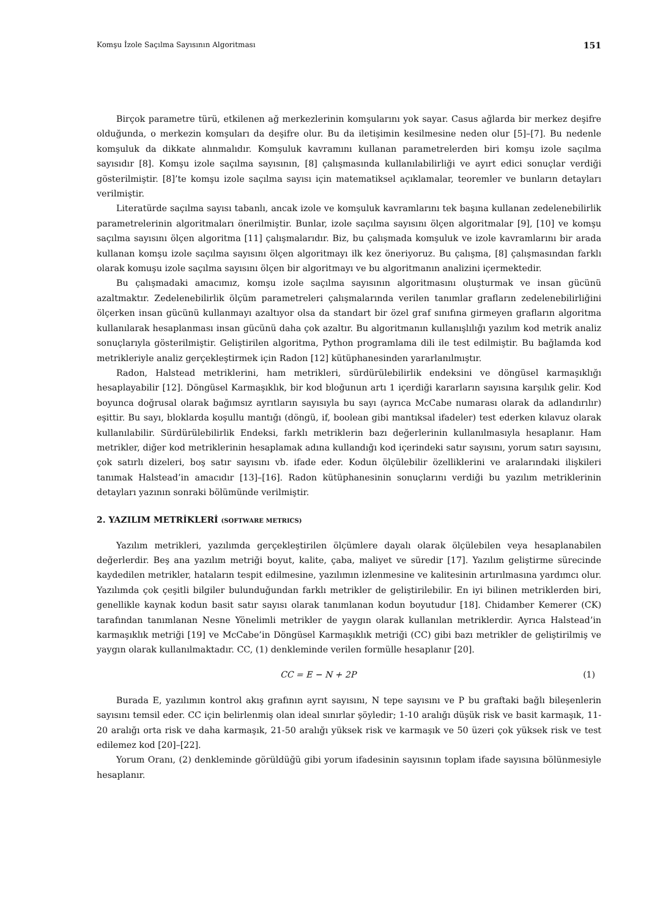Komşu İzole Saçılma Sayısının Algoritması 151
Birçok parametre türü, etkilenen ağ merkezlerinin komşularını yok sayar. Casus ağlarda bir merkez deşifre olduğunda, o merkezin komşuları da deşifre olur. Bu da iletişimin kesilmesine neden olur [5]–[7]. Bu nedenle komşuluk da dikkate alınmalıdır. Komşuluk kavramını kullanan parametrelerden biri komşu izole saçılma sayısıdır [8]. Komşu izole saçılma sayısının, [8] çalışmasında kullanılabilirliği ve ayırt edici sonuçlar verdiği gösterilmiştir. [8]’te komşu izole saçılma sayısı için matematiksel açıklamalar, teoremler ve bunların detayları verilmiştir.
Literatürde saçılma sayısı tabanlı, ancak izole ve komşuluk kavramlarını tek başına kullanan zedelenebilirlik parametrelerinin algoritmaları önerilmiştir. Bunlar, izole saçılma sayısını ölçen algoritmalar [9], [10] ve komşu saçılma sayısını ölçen algoritma [11] çalışmalarıdır. Biz, bu çalışmada komşuluk ve izole kavramlarını bir arada kullanan komşu izole saçılma sayısını ölçen algoritmayı ilk kez öneriyoruz. Bu çalışma, [8] çalışmasından farklı olarak komuşu izole saçılma sayısını ölçen bir algoritmayı ve bu algoritmanın analizini içermektedir.
Bu çalışmadaki amacımız, komşu izole saçılma sayısının algoritmasını oluşturmak ve insan gücünü azaltmaktır. Zedelenebilirlik ölçüm parametreleri çalışmalarında verilen tanımlar grafların zedelenebilirliğini ölçerken insan gücünü kullanmayı azaltıyor olsa da standart bir özel graf sınıfına girmeyen grafların algoritma kullanılarak hesaplanması insan gücünü daha çok azaltır. Bu algoritmanın kullanışlılığı yazılım kod metrik analiz sonuçlarıyla gösterilmiştir. Geliştirilen algoritma, Python programlama dili ile test edilmiştir. Bu bağlamda kod metrikleriyle analiz gerçekleştirmek için Radon [12] kütüphanesinden yararlanılmıştır.
Radon, Halstead metriklerini, ham metrikleri, sürdürülebilirlik endeksini ve döngüsel karmaşıklığı hesaplayabilir [12]. Döngüsel Karmaşıklık, bir kod bloğunun artı 1 içerdiği kararların sayısına karşılık gelir. Kod boyunca doğrusal olarak bağımsız ayrıtların sayısıyla bu sayı (ayrıca McCabe numarası olarak da adlandırılır) eşittir. Bu sayı, bloklarda koşullu mantığı (döngü, if, boolean gibi mantıksal ifadeler) test ederken kılavuz olarak kullanılabilir. Sürdürülebilirlik Endeksi, farklı metriklerin bazı değerlerinin kullanılmasıyla hesaplanır. Ham metrikler, diğer kod metriklerinin hesaplamak adına kullandığı kod içerindeki satır sayısını, yorum satırı sayısını, çok satırlı dizeleri, boş satır sayısını vb. ifade eder. Kodun ölçülebilir özelliklerini ve aralarındaki ilişkileri tanımak Halstead’in amacıdır [13]–[16]. Radon kütüphanesinin sonuçlarını verdiği bu yazılım metriklerinin detayları yazının sonraki bölümünde verilmiştir.
2. YAZILIM METRİKLERİ (SOFTWARE METRICS)
Yazılım metrikleri, yazılımda gerçekleştirilen ölçümlere dayalı olarak ölçülebilen veya hesaplanabilen değerlerdir. Beş ana yazılım metriği boyut, kalite, çaba, maliyet ve süredir [17]. Yazılım geliştirme sürecinde kaydedilen metrikler, hataların tespit edilmesine, yazılımın izlenmesine ve kalitesinin artırılmasına yardımcı olur. Yazılımda çok çeşitli bilgiler bulunduğundan farklı metrikler de geliştirilebilir. En iyi bilinen metriklerden biri, genellikle kaynak kodun basit satır sayısı olarak tanımlanan kodun boyutudur [18]. Chidamber Kemerer (CK) tarafından tanımlanan Nesne Yönelimli metrikler de yaygın olarak kullanılan metriklerdir. Ayrıca Halstead’in karmaşıklık metriği [19] ve McCabe’in Döngüsel Karmaşıklık metriği (CC) gibi bazı metrikler de geliştirilmiş ve yaygın olarak kullanılmaktadır. CC, (1) denkleminde verilen formülle hesaplanır [20].
CC = E − N + 2P (1)
Burada E, yazılımın kontrol akış grafının ayrıt sayısını, N tepe sayısını ve P bu graftaki bağlı bileşenlerin sayısını temsil eder. CC için belirlenmiş olan ideal sınırlar şöyledir; 1-10 aralığı düşük risk ve basit karmaşık, 11-20 aralığı orta risk ve daha karmaşık, 21-50 aralığı yüksek risk ve karmaşık ve 50 üzeri çok yüksek risk ve test edilemez kod [20]–[22].
Yorum Oranı, (2) denkleminde görüldüğü gibi yorum ifadesinin sayısının toplam ifade sayısına bölünmesiyle hesaplanır.